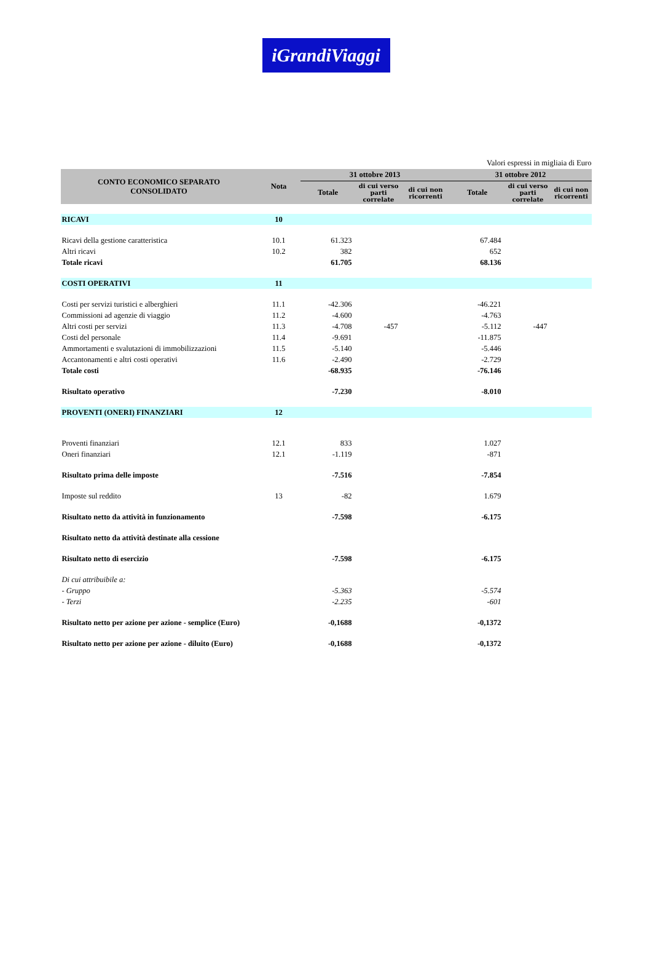iGrandiViaggi
Valori espressi in migliaia di Euro
| CONTO ECONOMICO SEPARATO CONSOLIDATO | Nota | 31 ottobre 2013 | | | 31 ottobre 2012 | | |
| --- | --- | --- | --- | --- | --- | --- | --- |
| | | Totale | di cui verso parti correlate | di cui non ricorrenti | Totale | di cui verso parti correlate | di cui non ricorrenti |
| RICAVI | 10 | | | | | | |
| Ricavi della gestione caratteristica | 10.1 | 61.323 | | | 67.484 | | |
| Altri ricavi | 10.2 | 382 | | | 652 | | |
| Totale ricavi | | 61.705 | | | 68.136 | | |
| COSTI OPERATIVI | 11 | | | | | | |
| Costi per servizi turistici e alberghieri | 11.1 | -42.306 | | | -46.221 | | |
| Commissioni ad agenzie di viaggio | 11.2 | -4.600 | | | -4.763 | | |
| Altri costi per servizi | 11.3 | -4.708 | -457 | | -5.112 | -447 | |
| Costi del personale | 11.4 | -9.691 | | | -11.875 | | |
| Ammortamenti e svalutazioni di immobilizzazioni | 11.5 | -5.140 | | | -5.446 | | |
| Accantonamenti e altri costi operativi | 11.6 | -2.490 | | | -2.729 | | |
| Totale costi | | -68.935 | | | -76.146 | | |
| Risultato operativo | | -7.230 | | | -8.010 | | |
| PROVENTI (ONERI) FINANZIARI | 12 | | | | | | |
| Proventi finanziari | 12.1 | 833 | | | 1.027 | | |
| Oneri finanziari | 12.1 | -1.119 | | | -871 | | |
| Risultato prima delle imposte | | -7.516 | | | -7.854 | | |
| Imposte sul reddito | 13 | -82 | | | 1.679 | | |
| Risultato netto da attività in funzionamento | | -7.598 | | | -6.175 | | |
| Risultato netto da attività destinate alla cessione | | | | | | | |
| Risultato netto di esercizio | | -7.598 | | | -6.175 | | |
| Di cui attribuibile a: | | | | | | | |
| - Gruppo | | -5.363 | | | -5.574 | | |
| - Terzi | | -2.235 | | | -601 | | |
| Risultato netto per azione per azione - semplice (Euro) | | -0,1688 | | | -0,1372 | | |
| Risultato netto per azione per azione - diluito (Euro) | | -0,1688 | | | -0,1372 | | |